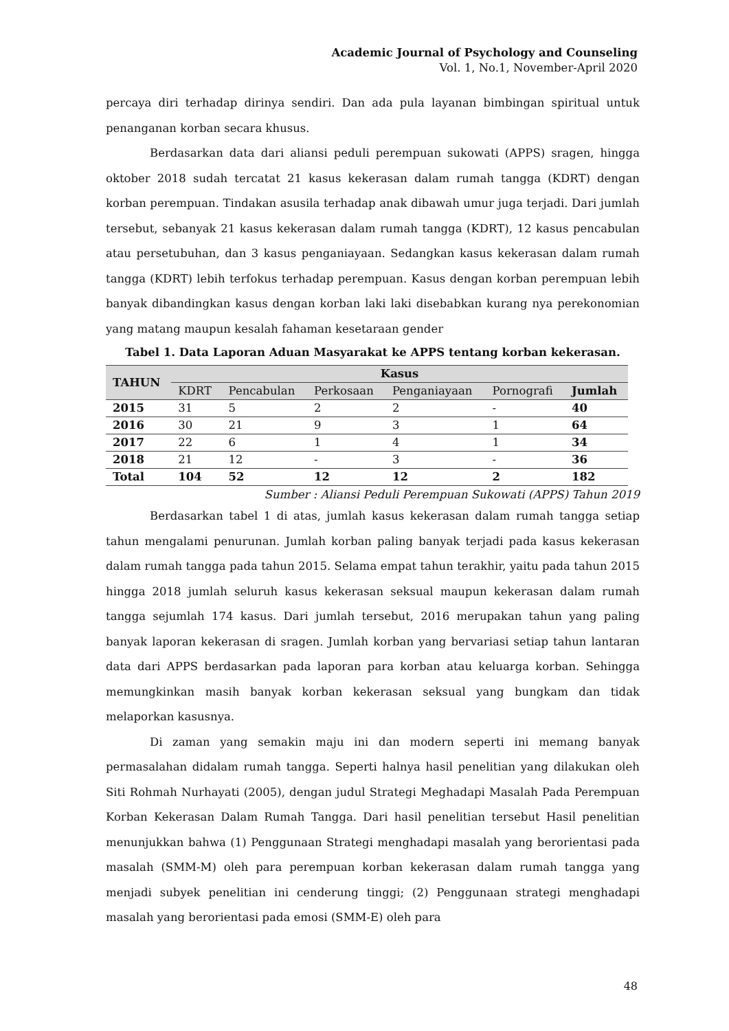Academic Journal of Psychology and Counseling
Vol. 1, No.1, November-April 2020
percaya diri terhadap dirinya sendiri. Dan ada pula layanan bimbingan spiritual untuk penanganan korban secara khusus.
Berdasarkan data dari aliansi peduli perempuan sukowati (APPS) sragen, hingga oktober 2018 sudah tercatat 21 kasus kekerasan dalam rumah tangga (KDRT) dengan korban perempuan. Tindakan asusila terhadap anak dibawah umur juga terjadi. Dari jumlah tersebut, sebanyak 21 kasus kekerasan dalam rumah tangga (KDRT), 12 kasus pencabulan atau persetubuhan, dan 3 kasus penganiayaan. Sedangkan kasus kekerasan dalam rumah tangga (KDRT) lebih terfokus terhadap perempuan. Kasus dengan korban perempuan lebih banyak dibandingkan kasus dengan korban laki laki disebabkan kurang nya perekonomian yang matang maupun kesalah fahaman kesetaraan gender
Tabel 1. Data Laporan Aduan Masyarakat ke APPS tentang korban kekerasan.
| TAHUN | Kasus | | | | | |
| --- | --- | --- | --- | --- | --- | --- |
| | KDRT | Pencabulan | Perkosaan | Penganiayaan | Pornografi | Jumlah |
| 2015 | 31 | 5 | 2 | 2 | - | 40 |
| 2016 | 30 | 21 | 9 | 3 | 1 | 64 |
| 2017 | 22 | 6 | 1 | 4 | 1 | 34 |
| 2018 | 21 | 12 | - | 3 | - | 36 |
| Total | 104 | 52 | 12 | 12 | 2 | 182 |
Sumber : Aliansi Peduli Perempuan Sukowati (APPS) Tahun 2019
Berdasarkan tabel 1 di atas, jumlah kasus kekerasan dalam rumah tangga setiap tahun mengalami penurunan. Jumlah korban paling banyak terjadi pada kasus kekerasan dalam rumah tangga pada tahun 2015. Selama empat tahun terakhir, yaitu pada tahun 2015 hingga 2018 jumlah seluruh kasus kekerasan seksual maupun kekerasan dalam rumah tangga sejumlah 174 kasus. Dari jumlah tersebut, 2016 merupakan tahun yang paling banyak laporan kekerasan di sragen. Jumlah korban yang bervariasi setiap tahun lantaran data dari APPS berdasarkan pada laporan para korban atau keluarga korban. Sehingga memungkinkan masih banyak korban kekerasan seksual yang bungkam dan tidak melaporkan kasusnya.
Di zaman yang semakin maju ini dan modern seperti ini memang banyak permasalahan didalam rumah tangga. Seperti halnya hasil penelitian yang dilakukan oleh Siti Rohmah Nurhayati (2005), dengan judul Strategi Meghadapi Masalah Pada Perempuan Korban Kekerasan Dalam Rumah Tangga. Dari hasil penelitian tersebut Hasil penelitian menunjukkan bahwa (1) Penggunaan Strategi menghadapi masalah yang berorientasi pada masalah (SMM-M) oleh para perempuan korban kekerasan dalam rumah tangga yang menjadi subyek penelitian ini cenderung tinggi; (2) Penggunaan strategi menghadapi masalah yang berorientasi pada emosi (SMM-E) oleh para
48